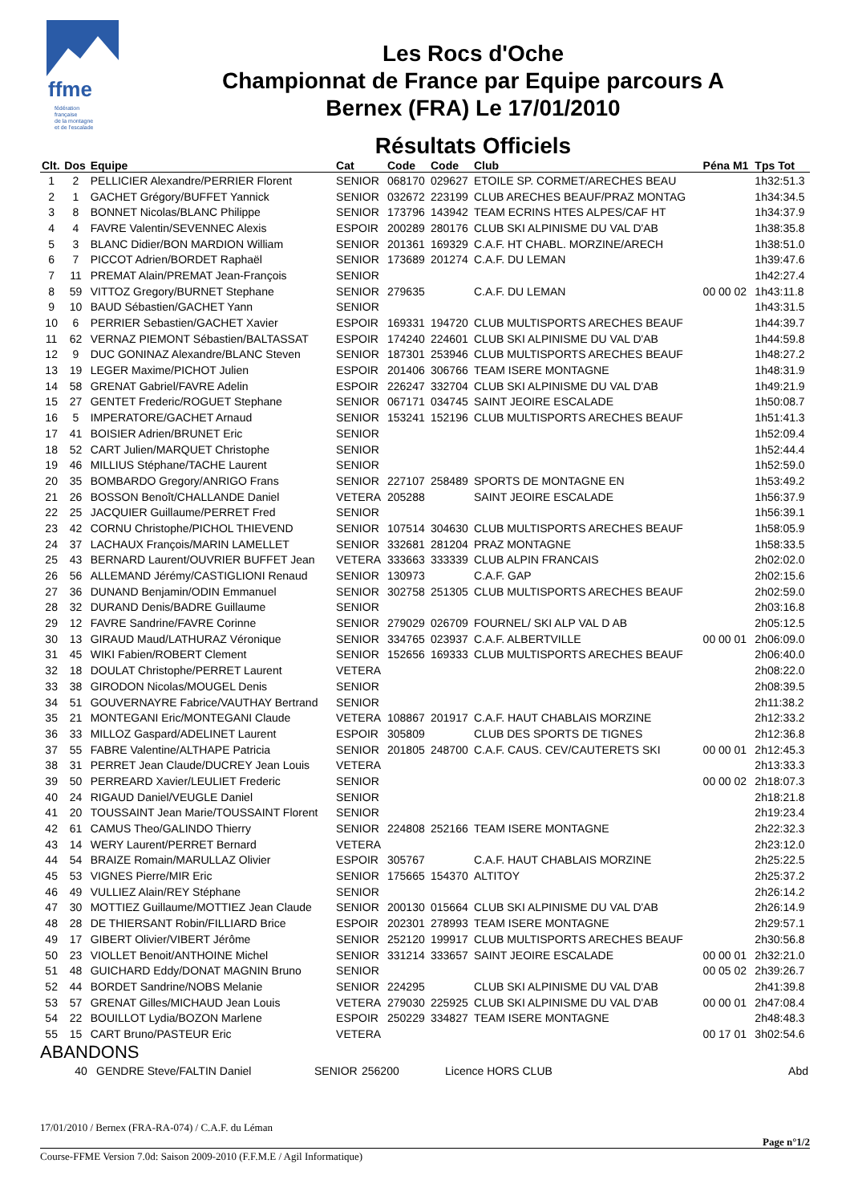ffme
fédération
française
de la montagne
et de l'escalade
Les Rocs d'Oche
Championnat de France par Equipe parcours A
Bernex (FRA) Le 17/01/2010
Résultats Officiels
| Clt. | Dos | Equipe | Cat | Code | Code | Club | Péna M1 | Tps Tot |
| --- | --- | --- | --- | --- | --- | --- | --- | --- |
| 1 | 2 | PELLICIER Alexandre/PERRIER Florent | SENIOR | 068170 | 029627 | ETOILE SP. CORMET/ARECHES BEAU | | 1h32:51.3 |
| 2 | 1 | GACHET Grégory/BUFFET Yannick | SENIOR | 032672 | 223199 | CLUB ARECHES BEAUF/PRAZ MONTAG | | 1h34:34.5 |
| 3 | 8 | BONNET Nicolas/BLANC Philippe | SENIOR | 173796 | 143942 | TEAM ECRINS HTES ALPES/CAF HT | | 1h34:37.9 |
| 4 | 4 | FAVRE Valentin/SEVENNEC Alexis | ESPOIR | 200289 | 280176 | CLUB SKI ALPINISME DU VAL D'AB | | 1h38:35.8 |
| 5 | 3 | BLANC Didier/BON MARDION William | SENIOR | 201361 | 169329 | C.A.F. HT CHABL. MORZINE/ARECH | | 1h38:51.0 |
| 6 | 7 | PICCOT Adrien/BORDET Raphaël | SENIOR | 173689 | 201274 | C.A.F. DU LEMAN | | 1h39:47.6 |
| 7 | 11 | PREMAT Alain/PREMAT Jean-François | SENIOR | | | | | 1h42:27.4 |
| 8 | 59 | VITTOZ Gregory/BURNET Stephane | SENIOR | 279635 | | C.A.F. DU LEMAN | 00 00 02 | 1h43:11.8 |
| 9 | 10 | BAUD Sébastien/GACHET Yann | SENIOR | | | | | 1h43:31.5 |
| 10 | 6 | PERRIER Sebastien/GACHET Xavier | ESPOIR | 169331 | 194720 | CLUB MULTISPORTS ARECHES BEAUF | | 1h44:39.7 |
| 11 | 62 | VERNAZ PIEMONT Sébastien/BALTASSAT | ESPOIR | 174240 | 224601 | CLUB SKI ALPINISME DU VAL D'AB | | 1h44:59.8 |
| 12 | 9 | DUC GONINAZ Alexandre/BLANC Steven | SENIOR | 187301 | 253946 | CLUB MULTISPORTS ARECHES BEAUF | | 1h48:27.2 |
| 13 | 19 | LEGER Maxime/PICHOT Julien | ESPOIR | 201406 | 306766 | TEAM ISERE MONTAGNE | | 1h48:31.9 |
| 14 | 58 | GRENAT Gabriel/FAVRE Adelin | ESPOIR | 226247 | 332704 | CLUB SKI ALPINISME DU VAL D'AB | | 1h49:21.9 |
| 15 | 27 | GENTET Frederic/ROGUET Stephane | SENIOR | 067171 | 034745 | SAINT JEOIRE ESCALADE | | 1h50:08.7 |
| 16 | 5 | IMPERATORE/GACHET Arnaud | SENIOR | 153241 | 152196 | CLUB MULTISPORTS ARECHES BEAUF | | 1h51:41.3 |
| 17 | 41 | BOISIER Adrien/BRUNET Eric | SENIOR | | | | | 1h52:09.4 |
| 18 | 52 | CART Julien/MARQUET Christophe | SENIOR | | | | | 1h52:44.4 |
| 19 | 46 | MILLIUS Stéphane/TACHE Laurent | SENIOR | | | | | 1h52:59.0 |
| 20 | 35 | BOMBARDO Gregory/ANRIGO Frans | SENIOR | 227107 | 258489 | SPORTS DE MONTAGNE EN | | 1h53:49.2 |
| 21 | 26 | BOSSON Benoît/CHALLANDE Daniel | VETERA | 205288 | | SAINT JEOIRE ESCALADE | | 1h56:37.9 |
| 22 | 25 | JACQUIER Guillaume/PERRET Fred | SENIOR | | | | | 1h56:39.1 |
| 23 | 42 | CORNU Christophe/PICHOL THIEVEND | SENIOR | 107514 | 304630 | CLUB MULTISPORTS ARECHES BEAUF | | 1h58:05.9 |
| 24 | 37 | LACHAUX François/MARIN LAMELLET | SENIOR | 332681 | 281204 | PRAZ MONTAGNE | | 1h58:33.5 |
| 25 | 43 | BERNARD Laurent/OUVRIER BUFFET Jean | VETERA | 333663 | 333339 | CLUB ALPIN FRANCAIS | | 2h02:02.0 |
| 26 | 56 | ALLEMAND Jérémy/CASTIGLIONI Renaud | SENIOR | 130973 | | C.A.F. GAP | | 2h02:15.6 |
| 27 | 36 | DUNAND Benjamin/ODIN Emmanuel | SENIOR | 302758 | 251305 | CLUB MULTISPORTS ARECHES BEAUF | | 2h02:59.0 |
| 28 | 32 | DURAND Denis/BADRE Guillaume | SENIOR | | | | | 2h03:16.8 |
| 29 | 12 | FAVRE Sandrine/FAVRE Corinne | SENIOR | 279029 | 026709 | FOURNEL/ SKI ALP VAL D AB | | 2h05:12.5 |
| 30 | 13 | GIRAUD Maud/LATHURAZ Véronique | SENIOR | 334765 | 023937 | C.A.F. ALBERTVILLE | 00 00 01 | 2h06:09.0 |
| 31 | 45 | WIKI Fabien/ROBERT Clement | SENIOR | 152656 | 169333 | CLUB MULTISPORTS ARECHES BEAUF | | 2h06:40.0 |
| 32 | 18 | DOULAT Christophe/PERRET Laurent | VETERA | | | | | 2h08:22.0 |
| 33 | 38 | GIRODON Nicolas/MOUGEL Denis | SENIOR | | | | | 2h08:39.5 |
| 34 | 51 | GOUVERNAYRE Fabrice/VAUTHAY Bertrand | SENIOR | | | | | 2h11:38.2 |
| 35 | 21 | MONTEGANI Eric/MONTEGANI Claude | VETERA | 108867 | 201917 | C.A.F. HAUT CHABLAIS MORZINE | | 2h12:33.2 |
| 36 | 33 | MILLOZ Gaspard/ADELINET Laurent | ESPOIR | 305809 | | CLUB DES SPORTS DE TIGNES | | 2h12:36.8 |
| 37 | 55 | FABRE Valentine/ALTHAPE Patricia | SENIOR | 201805 | 248700 | C.A.F. CAUS. CEV/CAUTERETS SKI | 00 00 01 | 2h12:45.3 |
| 38 | 31 | PERRET Jean Claude/DUCREY Jean Louis | VETERA | | | | | 2h13:33.3 |
| 39 | 50 | PERREARD Xavier/LEULIET Frederic | SENIOR | | | | 00 00 02 | 2h18:07.3 |
| 40 | 24 | RIGAUD Daniel/VEUGLE Daniel | SENIOR | | | | | 2h18:21.8 |
| 41 | 20 | TOUSSAINT Jean Marie/TOUSSAINT Florent | SENIOR | | | | | 2h19:23.4 |
| 42 | 61 | CAMUS Theo/GALINDO Thierry | SENIOR | 224808 | 252166 | TEAM ISERE MONTAGNE | | 2h22:32.3 |
| 43 | 14 | WERY Laurent/PERRET Bernard | VETERA | | | | | 2h23:12.0 |
| 44 | 54 | BRAIZE Romain/MARULLAZ Olivier | ESPOIR | 305767 | | C.A.F. HAUT CHABLAIS MORZINE | | 2h25:22.5 |
| 45 | 53 | VIGNES Pierre/MIR Eric | SENIOR | 175665 | 154370 | ALTITOY | | 2h25:37.2 |
| 46 | 49 | VULLIEZ Alain/REY Stéphane | SENIOR | | | | | 2h26:14.2 |
| 47 | 30 | MOTTIEZ Guillaume/MOTTIEZ Jean Claude | SENIOR | 200130 | 015664 | CLUB SKI ALPINISME DU VAL D'AB | | 2h26:14.9 |
| 48 | 28 | DE THIERSANT Robin/FILLIARD Brice | ESPOIR | 202301 | 278993 | TEAM ISERE MONTAGNE | | 2h29:57.1 |
| 49 | 17 | GIBERT Olivier/VIBERT Jérôme | SENIOR | 252120 | 199917 | CLUB MULTISPORTS ARECHES BEAUF | | 2h30:56.8 |
| 50 | 23 | VIOLLET Benoit/ANTHOINE Michel | SENIOR | 331214 | 333657 | SAINT JEOIRE ESCALADE | 00 00 01 | 2h32:21.0 |
| 51 | 48 | GUICHARD Eddy/DONAT MAGNIN Bruno | SENIOR | | | | 00 05 02 | 2h39:26.7 |
| 52 | 44 | BORDET Sandrine/NOBS Melanie | SENIOR | 224295 | | CLUB SKI ALPINISME DU VAL D'AB | | 2h41:39.8 |
| 53 | 57 | GRENAT Gilles/MICHAUD Jean Louis | VETERA | 279030 | 225925 | CLUB SKI ALPINISME DU VAL D'AB | 00 00 01 | 2h47:08.4 |
| 54 | 22 | BOUILLOT Lydia/BOZON Marlene | ESPOIR | 250229 | 334827 | TEAM ISERE MONTAGNE | | 2h48:48.3 |
| 55 | 15 | CART Bruno/PASTEUR Eric | VETERA | | | | 00 17 01 | 3h02:54.6 |
ABANDONS
| | 40 | GENDRE Steve/FALTIN Daniel | SENIOR | 256200 | Licence HORS CLUB | | Abd |
17/01/2010 / Bernex (FRA-RA-074) / C.A.F. du Léman
Page n°1/2
Course-FFME Version 7.0d: Saison 2009-2010 (F.F.M.E / Agil Informatique)